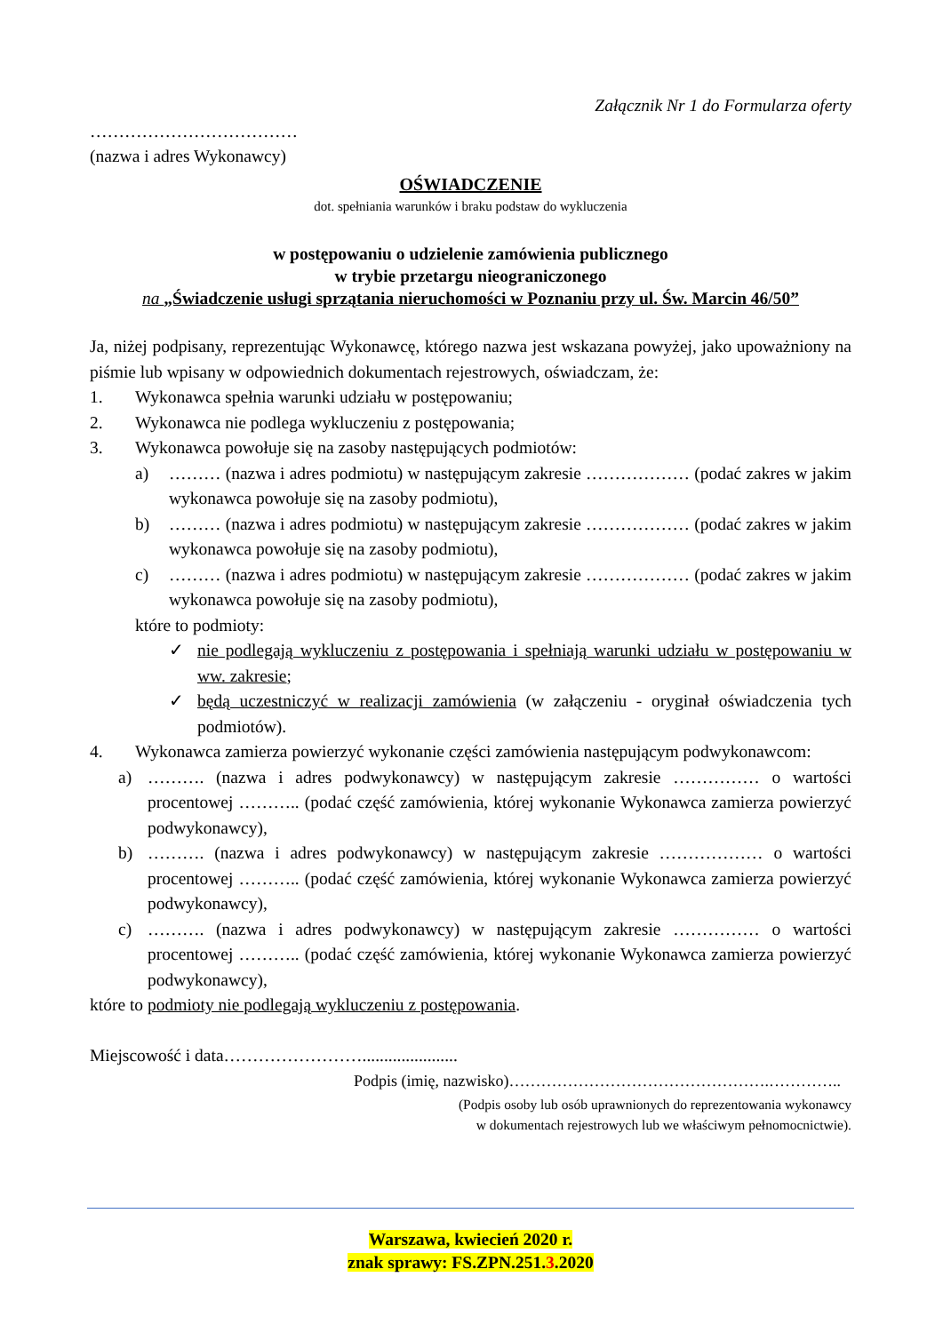Załącznik Nr 1 do Formularza oferty
………………………………
(nazwa i adres Wykonawcy)
OŚWIADCZENIE
dot. spełniania warunków i braku podstaw do wykluczenia
w postępowaniu o udzielenie zamówienia publicznego
w trybie przetargu nieograniczonego
na „Świadczenie usługi sprzątania nieruchomości w Poznaniu przy ul. Św. Marcin 46/50”
Ja, niżej podpisany, reprezentując Wykonawcę, którego nazwa jest wskazana powyżej, jako upoważniony na piśmie lub wpisany w odpowiednich dokumentach rejestrowych, oświadczam, że:
1. Wykonawca spełnia warunki udziału w postępowaniu;
2. Wykonawca nie podlega wykluczeniu z postępowania;
3. Wykonawca powołuje się na zasoby następujących podmiotów:
a) ……… (nazwa i adres podmiotu) w następującym zakresie ……………… (podać zakres w jakim wykonawca powołuje się na zasoby podmiotu),
b) ……… (nazwa i adres podmiotu) w następującym zakresie ……………… (podać zakres w jakim wykonawca powołuje się na zasoby podmiotu),
c) ……… (nazwa i adres podmiotu) w następującym zakresie ……………… (podać zakres w jakim wykonawca powołuje się na zasoby podmiotu),
które to podmioty:
✓ nie podlegają wykluczeniu z postępowania i spełniają warunki udziału w postępowaniu w ww. zakresie;
✓ będą uczestniczyć w realizacji zamówienia (w załączeniu - oryginał oświadczenia tych podmiotów).
4. Wykonawca zamierza powierzyć wykonanie części zamówienia następującym podwykonawcom:
a) ………. (nazwa i adres podwykonawcy) w następującym zakresie …………… o wartości procentowej ……….. (podać część zamówienia, której wykonanie Wykonawca zamierza powierzyć podwykonawcy),
b) ………. (nazwa i adres podwykonawcy) w następującym zakresie ……………… o wartości procentowej ……….. (podać część zamówienia, której wykonanie Wykonawca zamierza powierzyć podwykonawcy),
c) ………. (nazwa i adres podwykonawcy) w następującym zakresie …………… o wartości procentowej ……….. (podać część zamówienia, której wykonanie Wykonawca zamierza powierzyć podwykonawcy),
które to podmioty nie podlegają wykluczeniu z postępowania.
Miejscowość i data……………………......................
Podpis (imię, nazwisko)………………………………………….…………..
(Podpis osoby lub osób uprawnionych do reprezentowania wykonawcy
w dokumentach rejestrowych lub we właściwym pełnomocnictwie).
Warszawa, kwiecień 2020 r.
znak sprawy: FS.ZPN.251.3.2020